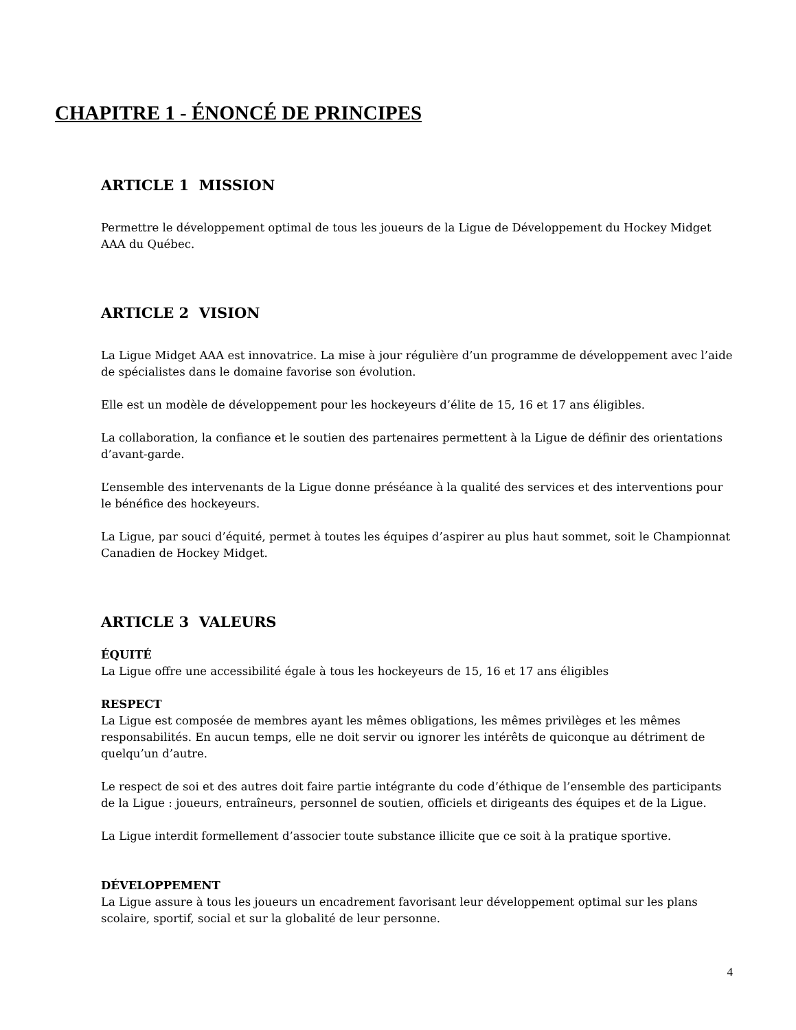CHAPITRE 1 - ÉNONCÉ DE PRINCIPES
ARTICLE 1 MISSION
Permettre le développement optimal de tous les joueurs de la Ligue de Développement du Hockey Midget AAA du Québec.
ARTICLE 2 VISION
La Ligue Midget AAA est innovatrice. La mise à jour régulière d’un programme de développement avec l’aide de spécialistes dans le domaine favorise son évolution.
Elle est un modèle de développement pour les hockeyeurs d’élite de 15, 16 et 17 ans éligibles.
La collaboration, la confiance et le soutien des partenaires permettent à la Ligue de définir des orientations d’avant-garde.
L’ensemble des intervenants de la Ligue donne préséance à la qualité des services et des interventions pour le bénéfice des hockeyeurs.
La Ligue, par souci d’équité, permet à toutes les équipes d’aspirer au plus haut sommet, soit le Championnat Canadien de Hockey Midget.
ARTICLE 3 VALEURS
ÉQUITÉ
La Ligue offre une accessibilité égale à tous les hockeyeurs de 15, 16 et 17 ans éligibles
RESPECT
La Ligue est composée de membres ayant les mêmes obligations, les mêmes privilèges et les mêmes responsabilités. En aucun temps, elle ne doit servir ou ignorer les intérêts de quiconque au détriment de quelqu’un d’autre.
Le respect de soi et des autres doit faire partie intégrante du code d’éthique de l’ensemble des participants de la Ligue : joueurs, entraîneurs, personnel de soutien, officiels et dirigeants des équipes et de la Ligue.
La Ligue interdit formellement d’associer toute substance illicite que ce soit à la pratique sportive.
DÉVELOPPEMENT
La Ligue assure à tous les joueurs un encadrement favorisant leur développement optimal sur les plans scolaire, sportif, social et sur la globalité de leur personne.
4